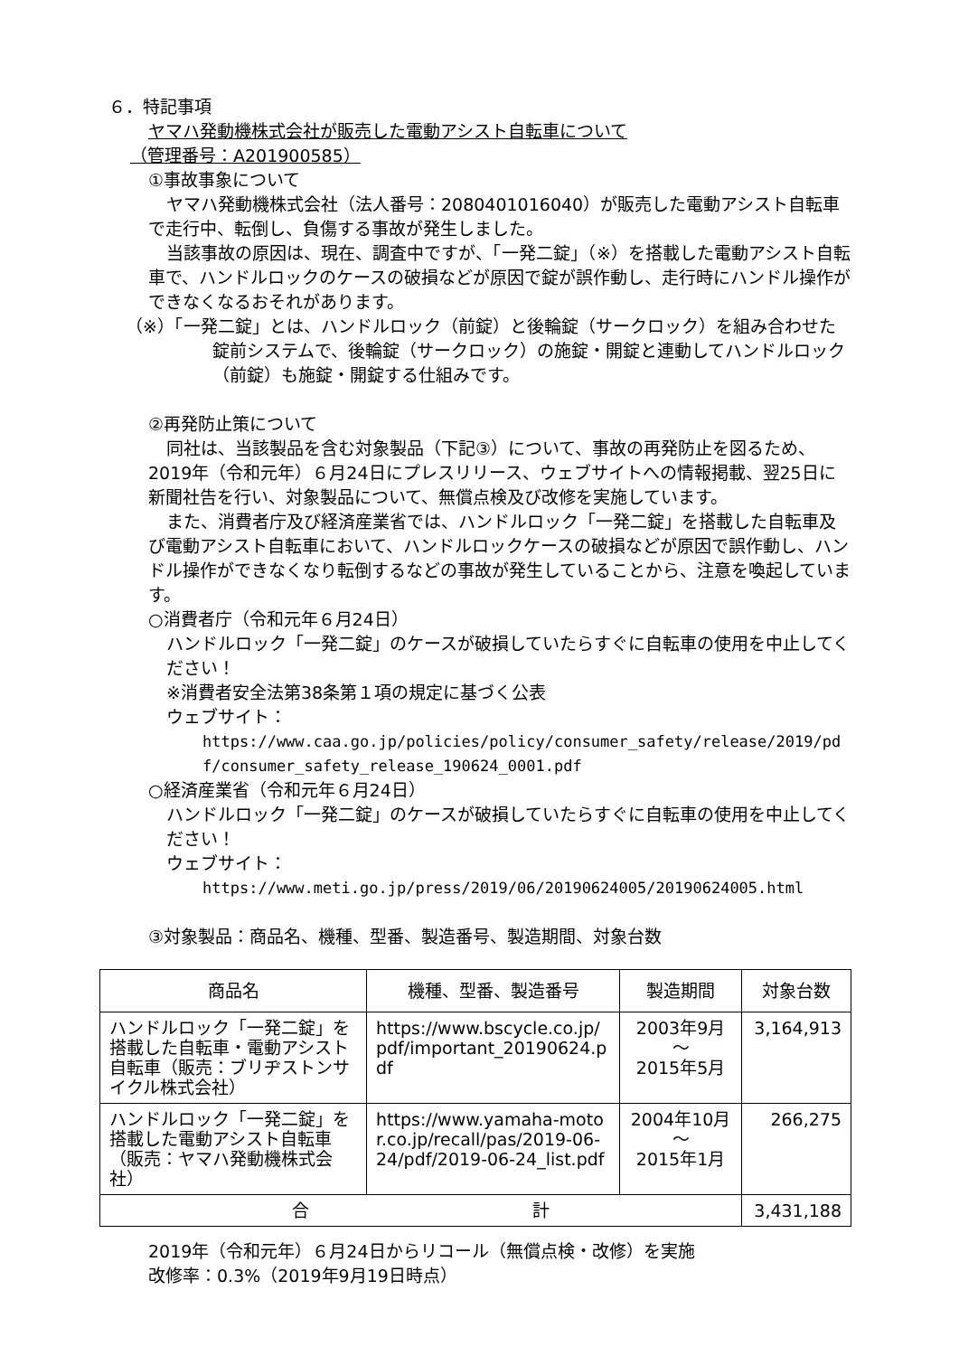６．特記事項
ヤマハ発動機株式会社が販売した電動アシスト自転車について
（管理番号：A201900585）
①事故事象について
ヤマハ発動機株式会社（法人番号：2080401016040）が販売した電動アシスト自転車で走行中、転倒し、負傷する事故が発生しました。
当該事故の原因は、現在、調査中ですが、「一発二錠」（※）を搭載した電動アシスト自転車で、ハンドルロックのケースの破損などが原因で錠が誤作動し、走行時にハンドル操作ができなくなるおそれがあります。
（※）「一発二錠」とは、ハンドルロック（前錠）と後輪錠（サークロック）を組み合わせた錠前システムで、後輪錠（サークロック）の施錠・開錠と連動してハンドルロック（前錠）も施錠・開錠する仕組みです。
②再発防止策について
同社は、当該製品を含む対象製品（下記③）について、事故の再発防止を図るため、2019年（令和元年）６月24日にプレスリリース、ウェブサイトへの情報掲載、翌25日に新聞社告を行い、対象製品について、無償点検及び改修を実施しています。
また、消費者庁及び経済産業省では、ハンドルロック「一発二錠」を搭載した自転車及び電動アシスト自転車において、ハンドルロックケースの破損などが原因で誤作動し、ハンドル操作ができなくなり転倒するなどの事故が発生していることから、注意を喚起しています。
○消費者庁（令和元年６月24日）
ハンドルロック「一発二錠」のケースが破損していたらすぐに自転車の使用を中止してください！
※消費者安全法第38条第１項の規定に基づく公表
ウェブサイト：
https://www.caa.go.jp/policies/policy/consumer_safety/release/2019/pdf/consumer_safety_release_190624_0001.pdf
○経済産業省（令和元年６月24日）
ハンドルロック「一発二錠」のケースが破損していたらすぐに自転車の使用を中止してください！
ウェブサイト：
https://www.meti.go.jp/press/2019/06/20190624005/20190624005.html
③対象製品：商品名、機種、型番、製造番号、製造期間、対象台数
| 商品名 | 機種、型番、製造番号 | 製造期間 | 対象台数 |
| --- | --- | --- | --- |
| ハンドルロック「一発二錠」を搭載した自転車・電動アシスト自転車（販売：ブリヂストンサイクル株式会社） | https://www.bscycle.co.jp/pdf/important_20190624.pdf | 2003年9月 ～ 2015年5月 | 3,164,913 |
| ハンドルロック「一発二錠」を搭載した電動アシスト自転車（販売：ヤマハ発動機株式会社） | https://www.yamaha-motor.co.jp/recall/pas/2019-06-24/pdf/2019-06-24_list.pdf | 2004年10月 ～ 2015年1月 | 266,275 |
| 合 計 | | | 3,431,188 |
2019年（令和元年）６月24日からリコール（無償点検・改修）を実施
改修率：0.3%（2019年9月19日時点）